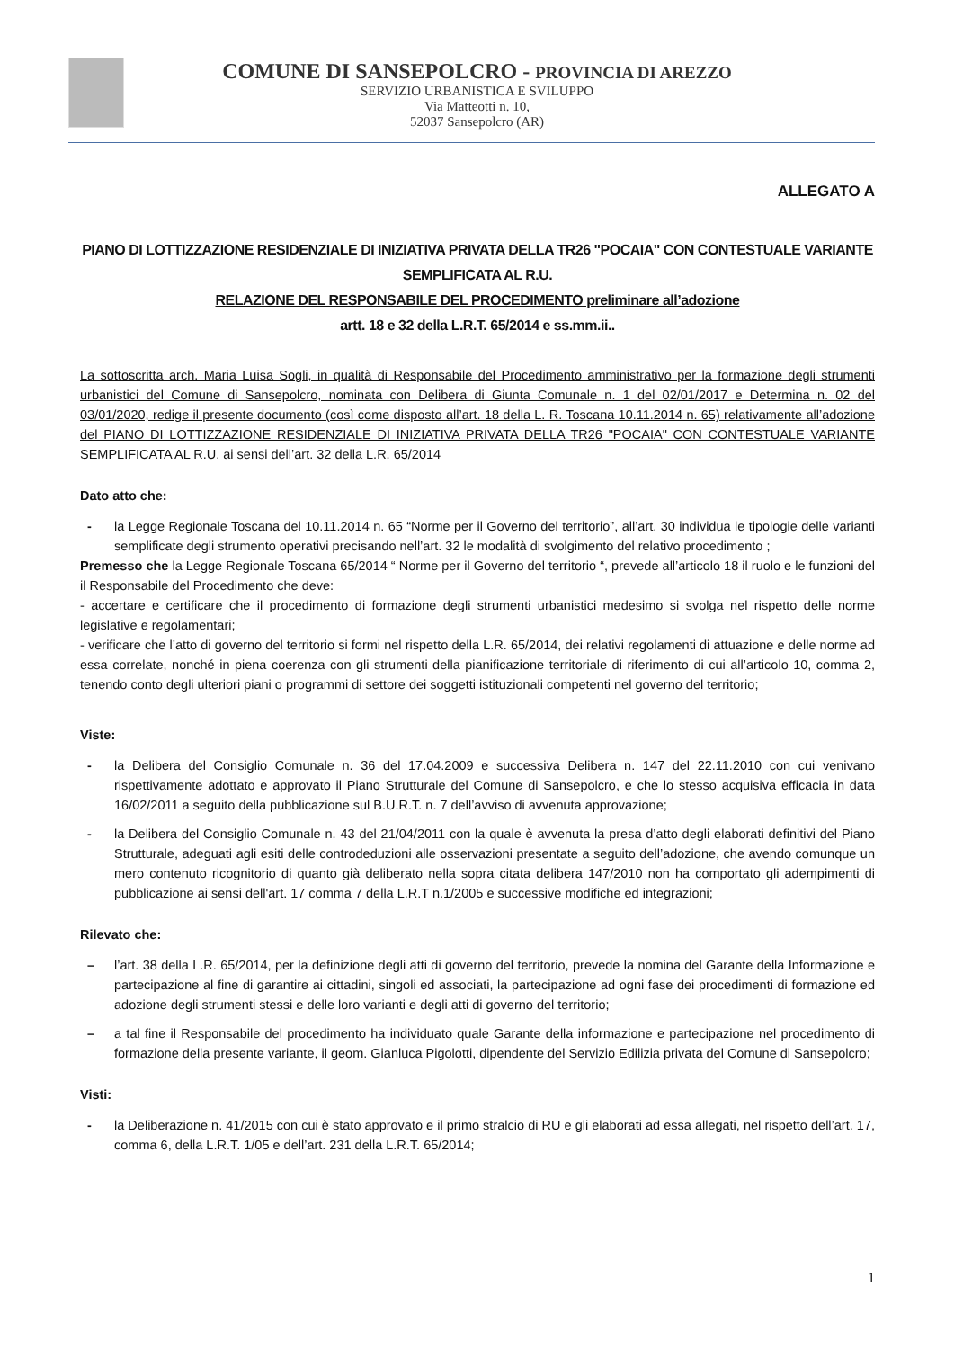COMUNE DI SANSEPOLCRO - PROVINCIA DI AREZZO
SERVIZIO URBANISTICA E SVILUPPO
Via Matteotti n. 10,
52037 Sansepolcro (AR)
ALLEGATO A
PIANO DI LOTTIZZAZIONE RESIDENZIALE DI INIZIATIVA PRIVATA DELLA TR26 "POCAIA" CON CONTESTUALE VARIANTE SEMPLIFICATA AL R.U.
RELAZIONE DEL RESPONSABILE DEL PROCEDIMENTO preliminare all’adozione
artt. 18 e 32 della L.R.T. 65/2014 e ss.mm.ii..
La sottoscritta arch. Maria Luisa Sogli, in qualità di Responsabile del Procedimento amministrativo per la formazione degli strumenti urbanistici del Comune di Sansepolcro, nominata con Delibera di Giunta Comunale n. 1 del 02/01/2017 e Determina n. 02 del 03/01/2020, redige il presente documento (così come disposto all’art. 18 della L. R. Toscana 10.11.2014 n. 65) relativamente all’adozione del PIANO DI LOTTIZZAZIONE RESIDENZIALE DI INIZIATIVA PRIVATA DELLA TR26 "POCAIA" CON CONTESTUALE VARIANTE SEMPLIFICATA AL R.U. ai sensi dell’art. 32 della L.R. 65/2014
Dato atto che:
- la Legge Regionale Toscana del 10.11.2014 n. 65 “Norme per il Governo del territorio”, all’art. 30 individua le tipologie delle varianti semplificate degli strumento operativi precisando nell’art. 32 le modalità di svolgimento del relativo procedimento ;
Premesso che la Legge Regionale Toscana 65/2014 “ Norme per il Governo del territorio “, prevede all’articolo 18 il ruolo e le funzioni del il Responsabile del Procedimento che deve:
- accertare e certificare che il procedimento di formazione degli strumenti urbanistici medesimo si svolga nel rispetto delle norme legislative e regolamentari;
- verificare che l’atto di governo del territorio si formi nel rispetto della L.R. 65/2014, dei relativi regolamenti di attuazione e delle norme ad essa correlate, nonché in piena coerenza con gli strumenti della pianificazione territoriale di riferimento di cui all’articolo 10, comma 2, tenendo conto degli ulteriori piani o programmi di settore dei soggetti istituzionali competenti nel governo del territorio;
Viste:
- la Delibera del Consiglio Comunale n. 36 del 17.04.2009 e successiva Delibera n. 147 del 22.11.2010 con cui venivano rispettivamente adottato e approvato il Piano Strutturale del Comune di Sansepolcro, e che lo stesso acquisiva efficacia in data 16/02/2011 a seguito della pubblicazione sul B.U.R.T. n. 7 dell’avviso di avvenuta approvazione;
- la Delibera del Consiglio Comunale n. 43 del 21/04/2011 con la quale è avvenuta la presa d’atto degli elaborati definitivi del Piano Strutturale, adeguati agli esiti delle controdeduzioni alle osservazioni presentate a seguito dell’adozione, che avendo comunque un mero contenuto ricognitorio di quanto già deliberato nella sopra citata delibera 147/2010 non ha comportato gli adempimenti di pubblicazione ai sensi dell'art. 17 comma 7 della L.R.T n.1/2005 e successive modifiche ed integrazioni;
Rilevato che:
– l’art. 38 della L.R. 65/2014, per la definizione degli atti di governo del territorio, prevede la nomina del Garante della Informazione e partecipazione al fine di garantire ai cittadini, singoli ed associati, la partecipazione ad ogni fase dei procedimenti di formazione ed adozione degli strumenti stessi e delle loro varianti e degli atti di governo del territorio;
– a tal fine il Responsabile del procedimento ha individuato quale Garante della informazione e partecipazione nel procedimento di formazione della presente variante, il geom. Gianluca Pigolotti, dipendente del Servizio Edilizia privata del Comune di Sansepolcro;
Visti:
- la Deliberazione n. 41/2015 con cui è stato approvato e il primo stralcio di RU e gli elaborati ad essa allegati, nel rispetto dell’art. 17, comma 6, della L.R.T. 1/05 e dell’art. 231 della L.R.T. 65/2014;
1